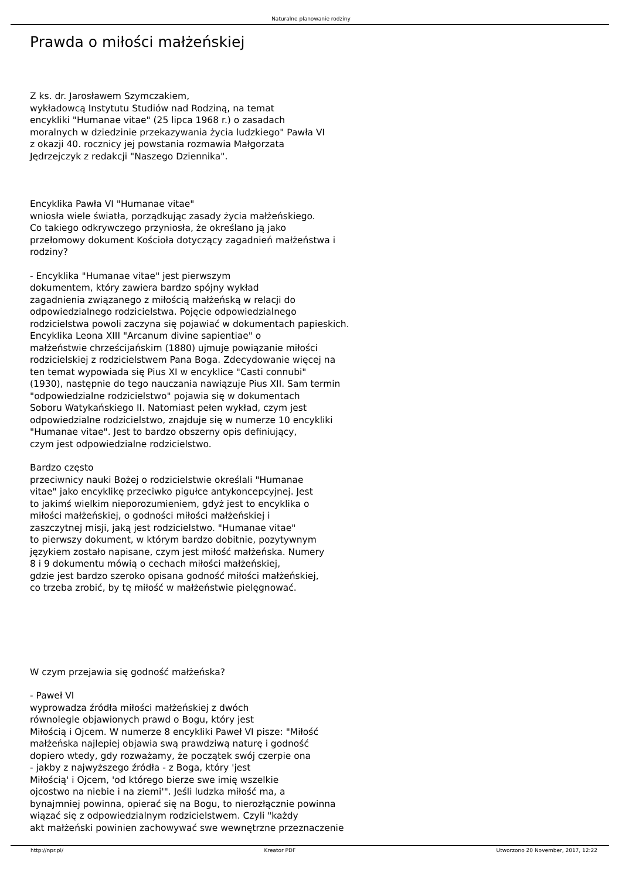Naturalne planowanie rodziny
Prawda o miłości małżeńskiej
Z ks. dr. Jarosławem Szymczakiem,
wykładowcą Instytutu Studiów nad Rodziną, na temat
encykliki "Humanae vitae" (25 lipca 1968 r.) o zasadach
moralnych w dziedzinie przekazywania życia ludzkiego" Pawła VI
z okazji 40. rocznicy jej powstania rozmawia Małgorzata
Jędrzejczyk z redakcji "Naszego Dziennika".
Encyklika Pawła VI "Humanae vitae"
wniosła wiele światła, porządkując zasady życia małżeńskiego.
Co takiego odkrywczego przyniosła, że określano ją jako
przełomowy dokument Kościoła dotyczący zagadnień małżeństwa i
rodziny?
- Encyklika "Humanae vitae" jest pierwszym
dokumentem, który zawiera bardzo spójny wykład
zagadnienia związanego z miłością małżeńską w relacji do
odpowiedzialnego rodzicielstwa. Pojęcie odpowiedzialnego
rodzicielstwa powoli zaczyna się pojawiać w dokumentach papieskich.
Encyklika Leona XIII "Arcanum divine sapientiae" o
małżeństwie chrześcijańskim (1880) ujmuje powiązanie miłości
rodzicielskiej z rodzicielstwem Pana Boga. Zdecydowanie więcej na
ten temat wypowiada się Pius XI w encyklice "Casti connubi"
(1930), następnie do tego nauczania nawiązuje Pius XII. Sam termin
"odpowiedzialne rodzicielstwo" pojawia się w dokumentach
Soboru Watykańskiego II. Natomiast pełen wykład, czym jest
odpowiedzialne rodzicielstwo, znajduje się w numerze 10 encykliki
"Humanae vitae". Jest to bardzo obszerny opis definiujący,
czym jest odpowiedzialne rodzicielstwo.
Bardzo często
przeciwnicy nauki Bożej o rodzicielstwie określali "Humanae
vitae" jako encyklikę przeciwko pigułce antykoncepcyjnej. Jest
to jakimś wielkim nieporozumieniem, gdyż jest to encyklika o
miłości małżeńskiej, o godności miłości małżeńskiej i
zaszczytnej misji, jaką jest rodzicielstwo. "Humanae vitae"
to pierwszy dokument, w którym bardzo dobitnie, pozytywnym
językiem zostało napisane, czym jest miłość małżeńska. Numery
8 i 9 dokumentu mówią o cechach miłości małżeńskiej,
gdzie jest bardzo szeroko opisana godność miłości małżeńskiej,
co trzeba zrobić, by tę miłość w małżeństwie pielęgnować.
W czym przejawia się godność małżeńska?
- Paweł VI
wyprowadza źródła miłości małżeńskiej z dwóch
równolegle objawionych prawd o Bogu, który jest
Miłością i Ojcem. W numerze 8 encykliki Paweł VI pisze: "Miłość
małżeńska najlepiej objawia swą prawdziwą naturę i godność
dopiero wtedy, gdy rozważamy, że początek swój czerpie ona
- jakby z najwyższego źródła - z Boga, który 'jest
Miłością' i Ojcem, 'od którego bierze swe imię wszelkie
ojcostwo na niebie i na ziemi'". Jeśli ludzka miłość ma, a
bynajmniej powinna, opierać się na Bogu, to nierozłącznie powinna
wiązać się z odpowiedzialnym rodzicielstwem. Czyli "każdy
akt małżeński powinien zachowywać swe wewnętrzne przeznaczenie
http://npr.pl/ Kreator PDF Utworzono 20 November, 2017, 12:22